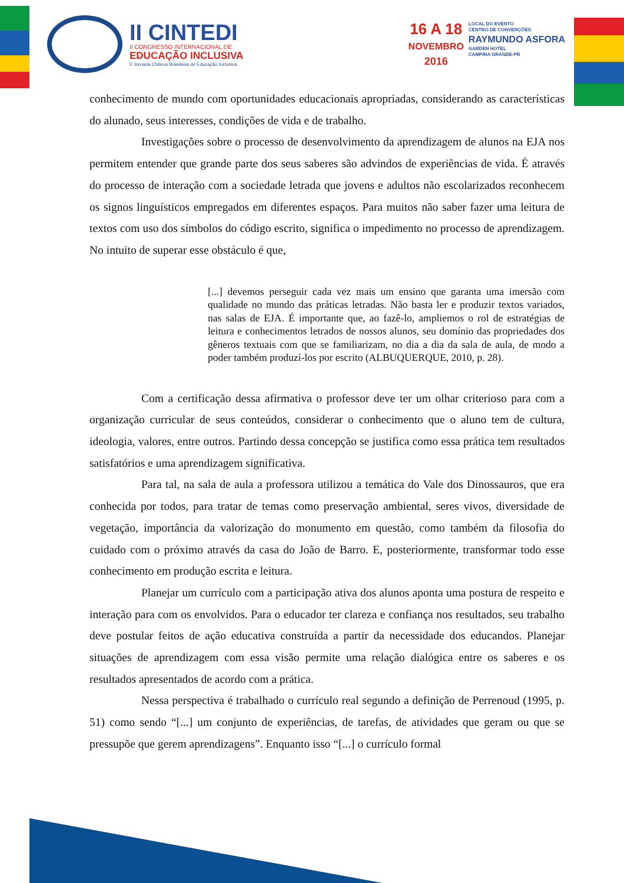II CINTEDI
II CONGRESSO INTERNACIONAL DE
EDUCAÇÃO INCLUSIVA
II Jornada Chilena Brasileira de Educação Inclusiva
16 A 18
NOVEMBRO
2016
LOCAL DO EVENTO
CENTRO DE CONVENÇÕES
RAYMUNDO ASFORA
GARDEN HOTEL
CAMPINA GRANDE-PB
conhecimento de mundo com oportunidades educacionais apropriadas, considerando as características do alunado, seus interesses, condições de vida e de trabalho.
Investigações sobre o processo de desenvolvimento da aprendizagem de alunos na EJA nos permitem entender que grande parte dos seus saberes são advindos de experiências de vida. É através do processo de interação com a sociedade letrada que jovens e adultos não escolarizados reconhecem os signos linguísticos empregados em diferentes espaços. Para muitos não saber fazer uma leitura de textos com uso dos símbolos do código escrito, significa o impedimento no processo de aprendizagem. No intuito de superar esse obstáculo é que,
[...] devemos perseguir cada vez mais um ensino que garanta uma imersão com qualidade no mundo das práticas letradas. Não basta ler e produzir textos variados, nas salas de EJA. É importante que, ao fazê-lo, ampliemos o rol de estratégias de leitura e conhecimentos letrados de nossos alunos, seu domínio das propriedades dos gêneros textuais com que se familiarizam, no dia a dia da sala de aula, de modo a poder também produzí-los por escrito (ALBUQUERQUE, 2010, p. 28).
Com a certificação dessa afirmativa o professor deve ter um olhar criterioso para com a organização curricular de seus conteúdos, considerar o conhecimento que o aluno tem de cultura, ideologia, valores, entre outros. Partindo dessa concepção se justifica como essa prática tem resultados satisfatórios e uma aprendizagem significativa.
Para tal, na sala de aula a professora utilizou a temática do Vale dos Dinossauros, que era conhecida por todos, para tratar de temas como preservação ambiental, seres vivos, diversidade de vegetação, importância da valorização do monumento em questão, como também da filosofia do cuidado com o próximo através da casa do João de Barro. E, posteriormente, transformar todo esse conhecimento em produção escrita e leitura.
Planejar um currículo com a participação ativa dos alunos aponta uma postura de respeito e interação para com os envolvidos. Para o educador ter clareza e confiança nos resultados, seu trabalho deve postular feitos de ação educativa construída a partir da necessidade dos educandos. Planejar situações de aprendizagem com essa visão permite uma relação dialógica entre os saberes e os resultados apresentados de acordo com a prática.
Nessa perspectiva é trabalhado o currículo real segundo a definição de Perrenoud (1995, p. 51) como sendo “[...] um conjunto de experiências, de tarefas, de atividades que geram ou que se pressupõe que gerem aprendizagens”. Enquanto isso “[...] o currículo formal